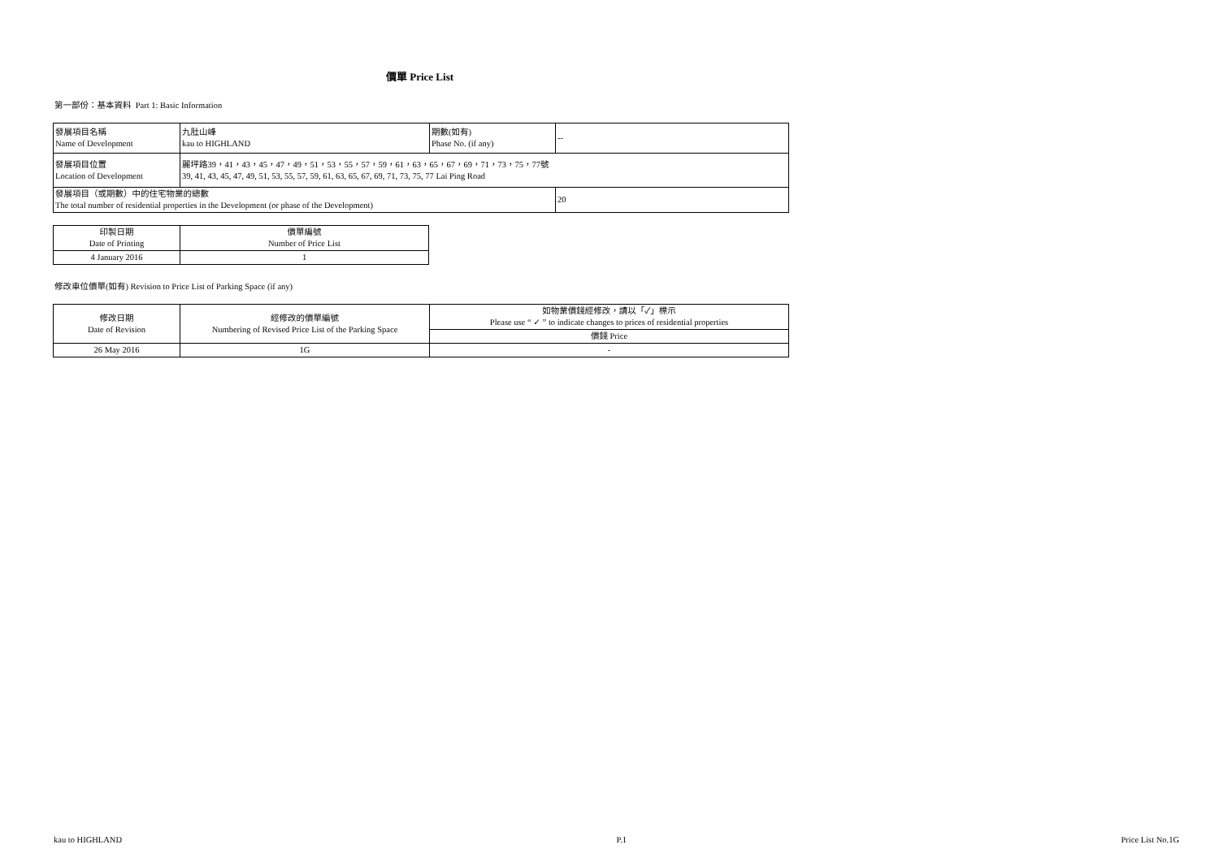價單 Price List
第一部份：基本資料 Part 1: Basic Information
| 發展項目名稱 Name of Development | 九肚山峰 kau to HIGHLAND | 期數(如有) Phase No. (if any) | -- |
| 發展項目位置 Location of Development | 麗坪路39，41，43，45，47，49，51，53，55，57，59，61，63，65，67，69，71，73，75，77號 39, 41, 43, 45, 47, 49, 51, 53, 55, 57, 59, 61, 63, 65, 67, 69, 71, 73, 75, 77 Lai Ping Road | | |
| 發展項目（或期數）中的住宅物業的總數 The total number of residential properties in the Development (or phase of the Development) | | | 20 |
| 印製日期 Date of Printing | 價單編號 Number of Price List |
| 4 January 2016 | 1 |
修改車位價單(如有) Revision to Price List of Parking Space (if any)
| 修改日期 Date of Revision | 經修改的價單編號 Numbering of Revised Price List of the Parking Space | 如物業價錢經修改，請以「✓」標示 Please use “ ✓ ” to indicate changes to prices of residential properties |
| | | 價錢 Price |
| 26 May 2016 | 1G | - |
kau to HIGHLAND P.1 Price List No.1G